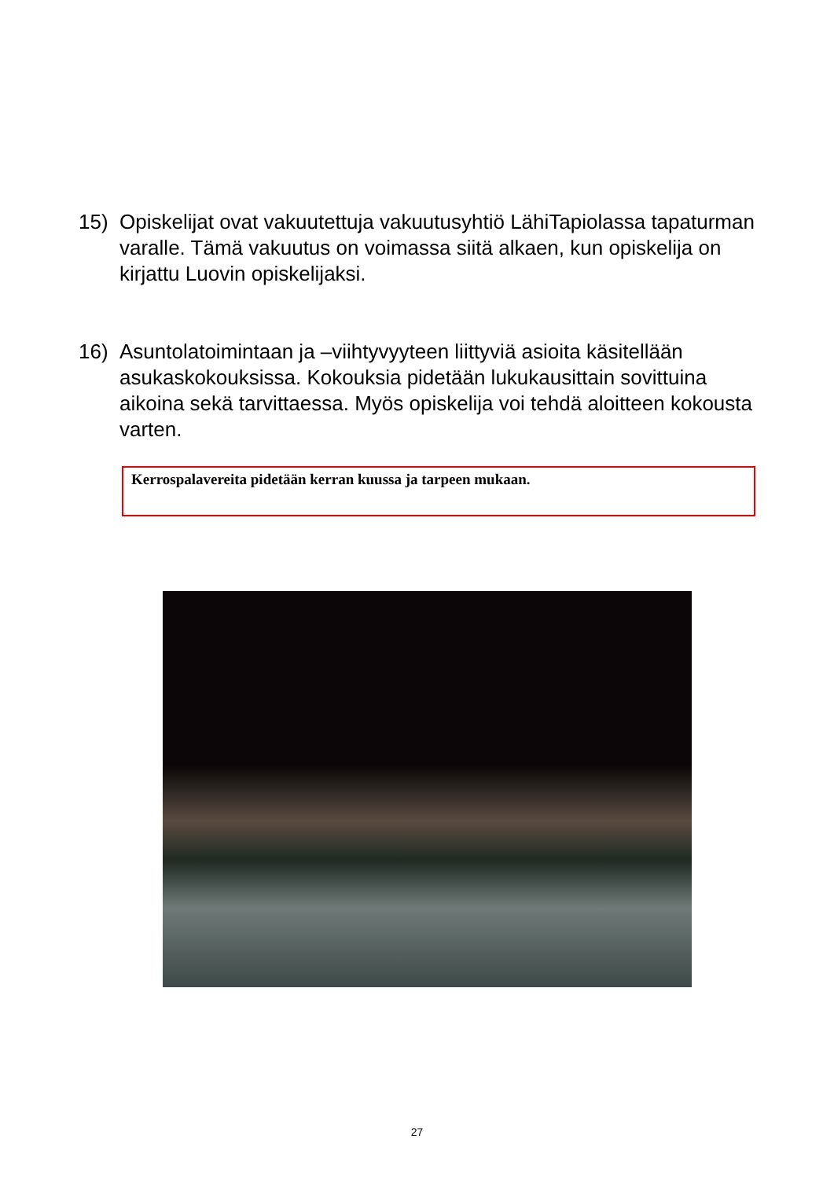15) Opiskelijat ovat vakuutettuja vakuutusyhtiö LähiTapiolassa tapaturman varalle. Tämä vakuutus on voimassa siitä alkaen, kun opiskelija on kirjattu Luovin opiskelijaksi.
16) Asuntolatoimintaan ja –viihtyvyyteen liittyviä asioita käsitellään asukaskokouksissa. Kokouksia pidetään lukukausittain sovittuina aikoina sekä tarvittaessa. Myös opiskelija voi tehdä aloitteen kokousta varten.
Kerrospalavereita pidetään kerran kuussa ja tarpeen mukaan.
27